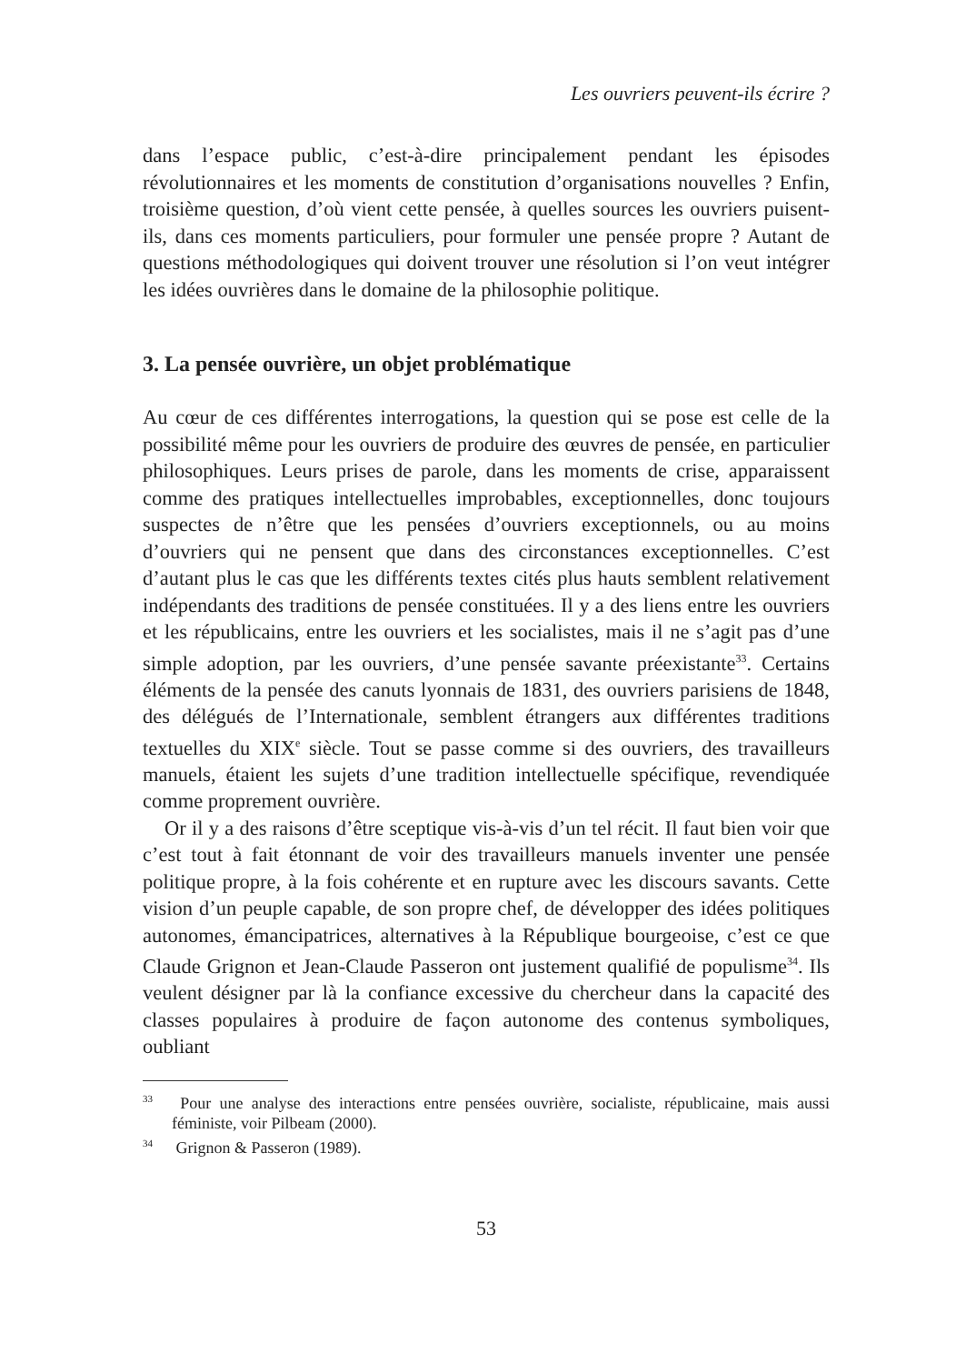Les ouvriers peuvent-ils écrire ?
dans l’espace public, c’est-à-dire principalement pendant les épisodes révolutionnaires et les moments de constitution d’organisations nouvelles ? Enfin, troisième question, d’où vient cette pensée, à quelles sources les ouvriers puisent-ils, dans ces moments particuliers, pour formuler une pensée propre ? Autant de questions méthodologiques qui doivent trouver une résolution si l’on veut intégrer les idées ouvrières dans le domaine de la philosophie politique.
3. La pensée ouvrière, un objet problématique
Au cœur de ces différentes interrogations, la question qui se pose est celle de la possibilité même pour les ouvriers de produire des œuvres de pensée, en particulier philosophiques. Leurs prises de parole, dans les moments de crise, apparaissent comme des pratiques intellectuelles improbables, exceptionnelles, donc toujours suspectes de n’être que les pensées d’ouvriers exceptionnels, ou au moins d’ouvriers qui ne pensent que dans des circonstances exceptionnelles. C’est d’autant plus le cas que les différents textes cités plus hauts semblent relativement indépendants des traditions de pensée constituées. Il y a des liens entre les ouvriers et les républicains, entre les ouvriers et les socialistes, mais il ne s’agit pas d’une simple adoption, par les ouvriers, d’une pensée savante préexistante<sup>33</sup>. Certains éléments de la pensée des canuts lyonnais de 1831, des ouvriers parisiens de 1848, des délégués de l’Internationale, semblent étrangers aux différentes traditions textuelles du XIX<sup>e</sup> siècle. Tout se passe comme si des ouvriers, des travailleurs manuels, étaient les sujets d’une tradition intellectuelle spécifique, revendiquée comme proprement ouvrière.
Or il y a des raisons d’être sceptique vis-à-vis d’un tel récit. Il faut bien voir que c’est tout à fait étonnant de voir des travailleurs manuels inventer une pensée politique propre, à la fois cohérente et en rupture avec les discours savants. Cette vision d’un peuple capable, de son propre chef, de développer des idées politiques autonomes, émancipatrices, alternatives à la République bourgeoise, c’est ce que Claude Grignon et Jean-Claude Passeron ont justement qualifié de populisme<sup>34</sup>. Ils veulent désigner par là la confiance excessive du chercheur dans la capacité des classes populaires à produire de façon autonome des contenus symboliques, oubliant
<sup>33</sup> Pour une analyse des interactions entre pensées ouvrière, socialiste, républicaine, mais aussi féministe, voir Pilbeam (2000).
<sup>34</sup> Grignon & Passeron (1989).
53